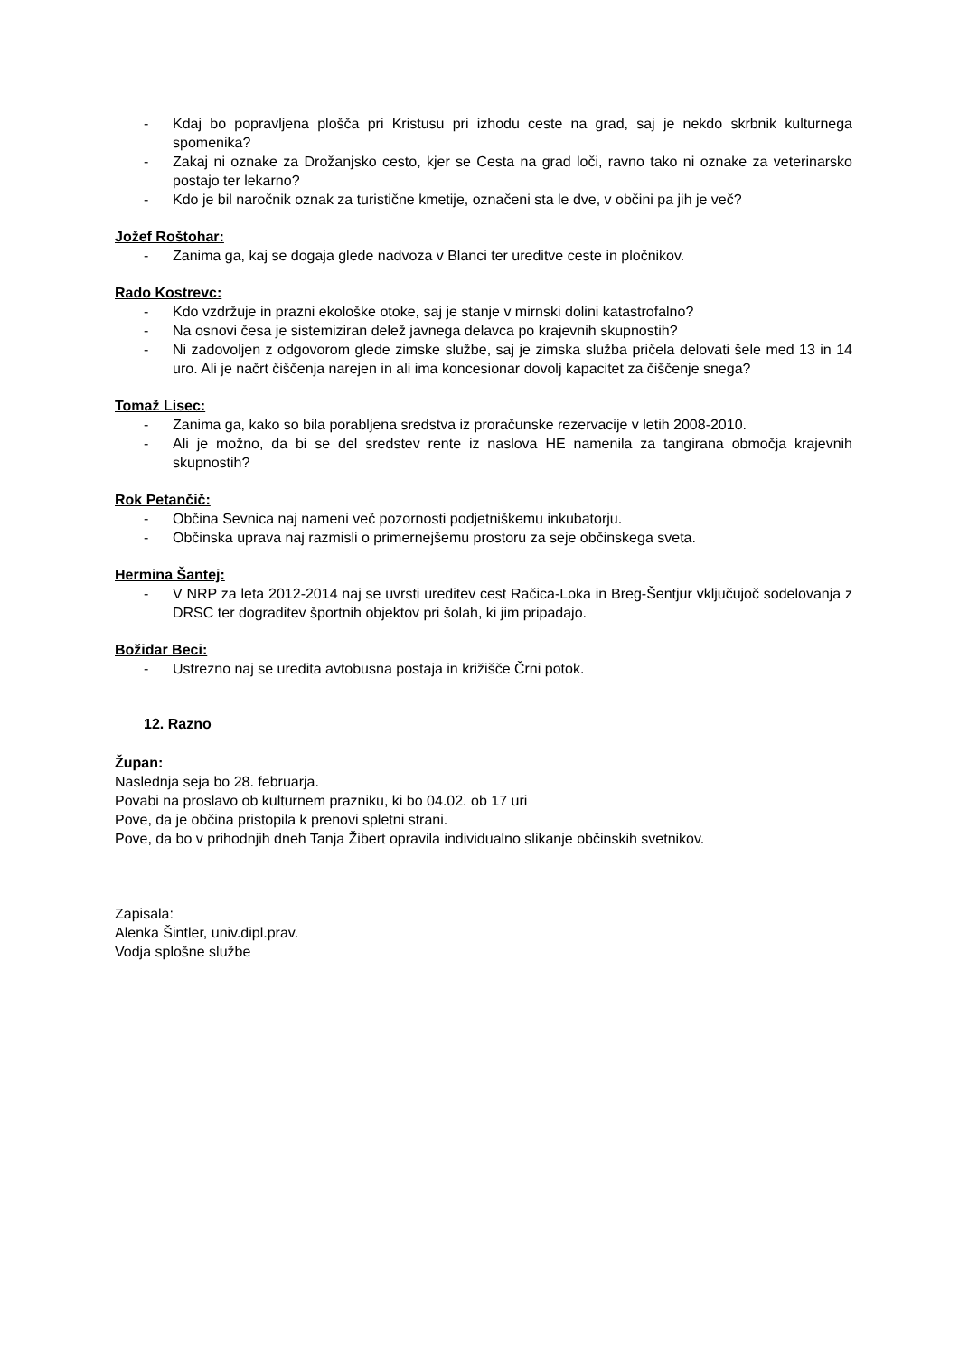- Kdaj bo popravljena plošča pri Kristusu pri izhodu ceste na grad, saj je nekdo skrbnik kulturnega spomenika?
- Zakaj ni oznake za Drožanjsko cesto, kjer se Cesta na grad loči, ravno tako ni oznake za veterinarsko postajo ter lekarno?
- Kdo je bil naročnik oznak za turistične kmetije, označeni sta le dve, v občini pa jih je več?
Jožef Roštohar:
- Zanima ga, kaj se dogaja glede nadvoza v Blanci ter ureditve ceste in pločnikov.
Rado Kostrevc:
- Kdo vzdržuje in prazni ekološke otoke, saj je stanje v mirnski dolini katastrofalno?
- Na osnovi česa je sistemiziran delež javnega delavca po krajevnih skupnostih?
- Ni zadovoljen z odgovorom glede zimske službe, saj je zimska služba pričela delovati šele med 13 in 14 uro. Ali je načrt čiščenja narejen in ali ima koncesionar dovolj kapacitet za čiščenje snega?
Tomaž Lisec:
- Zanima ga, kako so bila porabljena sredstva iz proračunske rezervacije v letih 2008-2010.
- Ali je možno, da bi se del sredstev rente iz naslova HE namenila za tangirana območja krajevnih skupnostih?
Rok Petančič:
- Občina Sevnica naj nameni več pozornosti podjetniškemu inkubatorju.
- Občinska uprava naj razmisli o primernejšemu prostoru za seje občinskega sveta.
Hermina Šantej:
- V NRP za leta 2012-2014 naj se uvrsti ureditev cest Račica-Loka in Breg-Šentjur vključujoč sodelovanja z DRSC ter dograditev športnih objektov pri šolah, ki jim pripadajo.
Božidar Beci:
- Ustrezno naj se uredita avtobusna postaja in križišče Črni potok.
12. Razno
Župan:
Naslednja seja bo 28. februarja.
Povabi na proslavo ob kulturnem prazniku, ki bo 04.02. ob 17 uri
Pove, da je občina pristopila k prenovi spletni strani.
Pove, da bo v prihodnjih dneh Tanja Žibert opravila individualno slikanje občinskih svetnikov.
Zapisala:
Alenka Šintler, univ.dipl.prav.
Vodja splošne službe